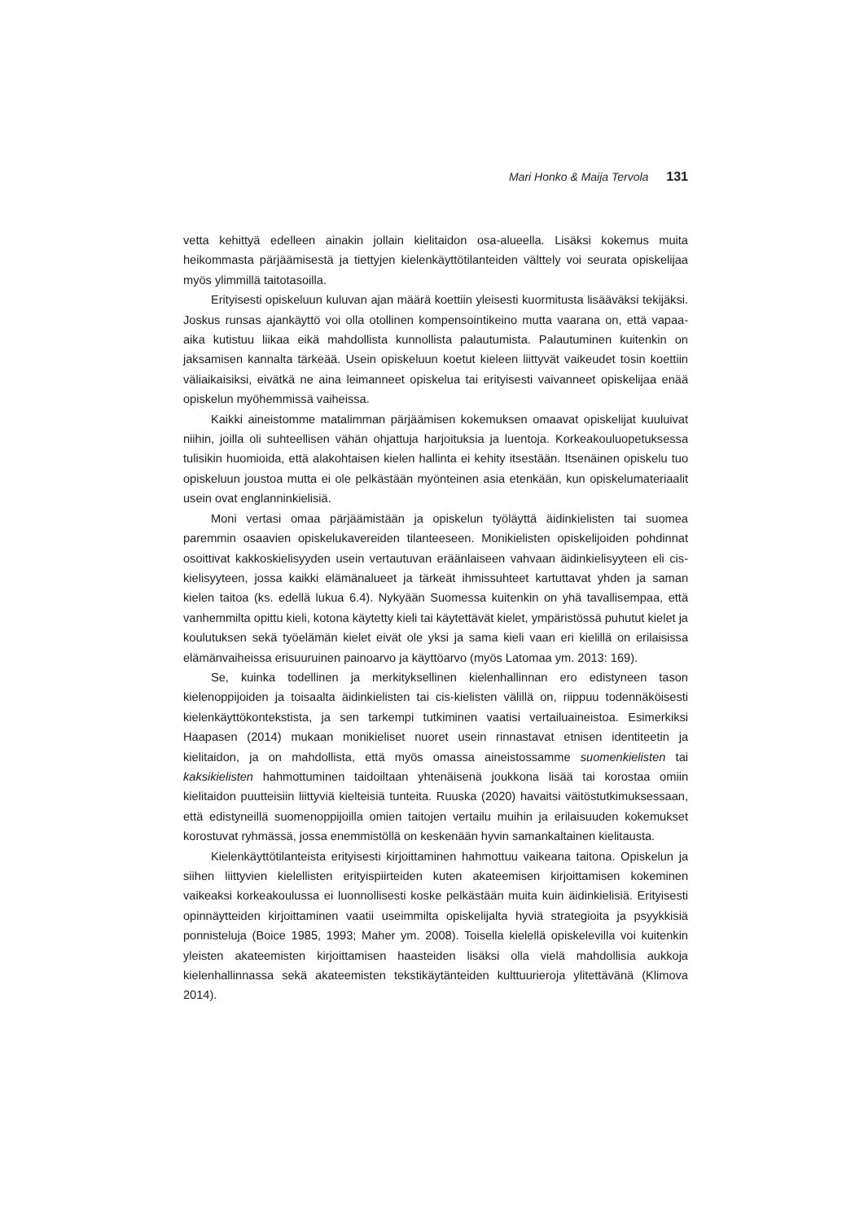Mari Honko & Maija Tervola 131
vetta kehittyä edelleen ainakin jollain kielitaidon osa-alueella. Lisäksi kokemus muita heikommasta pärjäämisestä ja tiettyjen kielenkäyttötilanteiden välttely voi seurata opiskelijaa myös ylimmillä taitotasoilla.
Erityisesti opiskeluun kuluvan ajan määrä koettiin yleisesti kuormitusta lisäävä­ksi tekijäksi. Joskus runsas ajankäyttö voi olla otollinen kompensointikeino mutta vaarana on, että vapaa-aika kutistuu liikaa eikä mahdollista kunnollista palautumista. Palautuminen kuitenkin on jaksamisen kannalta tärkeää. Usein opiskeluun koetut kieleen liittyvät vaikeudet tosin koettiin väliaikaisiksi, eivätkä ne aina leimanneet opiskelua tai erityisesti vaivanneet opiskelijaa enää opiskelun myöhemmissä vaiheissa.
Kaikki aineistomme matalimman pärjäämisen kokemuksen omaavat opiskelijat kuuluivat niihin, joilla oli suhteellisen vähän ohjattuja harjoituksia ja luentoja. Korkeakouluopetuksessa tulisikin huomioida, että alakohtaisen kielen hallinta ei kehity itsestään. Itsenäinen opiskelu tuo opiskeluun joustoa mutta ei ole pelkästään myönteinen asia etenkään, kun opiskelumateriaalit usein ovat englanninkielisiä.
Moni vertasi omaa pärjäämistään ja opiskelun työläyttä äidinkielisten tai suomea paremmin osaavien opiskelukavereiden tilanteeseen. Monikielisten opiskelijoiden pohdinnat osoittivat kakkoskielisyyden usein vertautuvan eräänlaiseen vahvaan äidinkielisyyteen eli cis-kielisyyteen, jossa kaikki elämänalueet ja tärkeät ihmissuhteet kartuttavat yhden ja saman kielen taitoa (ks. edellä lukua 6.4). Nykyään Suomessa kuitenkin on yhä tavallisempaa, että vanhemmilta opittu kieli, kotona käytetty kieli tai käytettävät kielet, ympäristössä puhutut kielet ja koulutuksen sekä työelämän kielet eivät ole yksi ja sama kieli vaan eri kielillä on erilaisissa elämänvaiheissa erisuuruinen painoarvo ja käyttöarvo (myös Latomaa ym. 2013: 169).
Se, kuinka todellinen ja merkityksellinen kielenhallinnan ero edistyneen tason kielenoppijoiden ja toisaalta äidinkielisten tai cis-kielisten välillä on, riippuu todennäköisesti kielenkäyttökontekstista, ja sen tarkempi tutkiminen vaatisi vertailuaineistoa. Esimerkiksi Haapasen (2014) mukaan monikieliset nuoret usein rinnastavat etnisen identiteetin ja kielitaidon, ja on mahdollista, että myös omassa aineistossamme suomenkielisten tai kaksikielisten hahmottuminen taidoiltaan yhtenäisenä joukkona lisää tai korostaa omiin kielitaidon puutteisiin liittyviä kielteisiä tunteita. Ruuska (2020) havaitsi väitöstutkimuksessaan, että edistyneillä suomenoppijoilla omien taitojen vertailu muihin ja erilaisuuden kokemukset korostuvat ryhmässä, jossa enemmistöllä on keskenään hyvin samankaltainen kielitausta.
Kielenkäyttötilanteista erityisesti kirjoittaminen hahmottuu vaikeana taitona. Opiskelun ja siihen liittyvien kielellisten erityispiirteiden kuten akateemisen kirjoittamisen kokeminen vaikeaksi korkeakoulussa ei luonnollisesti koske pelkästään muita kuin äidinkielisiä. Erityisesti opinnäytteiden kirjoittaminen vaatii useimmilta opiskelijalta hyviä strategioita ja psyykkisiä ponnisteluja (Boice 1985, 1993; Maher ym. 2008). Toisella kielellä opiskelevilla voi kuitenkin yleisten akateemisten kirjoittamisen haasteiden lisäksi olla vielä mahdollisia aukkoja kielenhallinnassa sekä akateemisten tekstikäytänteiden kulttuurieroja ylitettävänä (Klimova 2014).